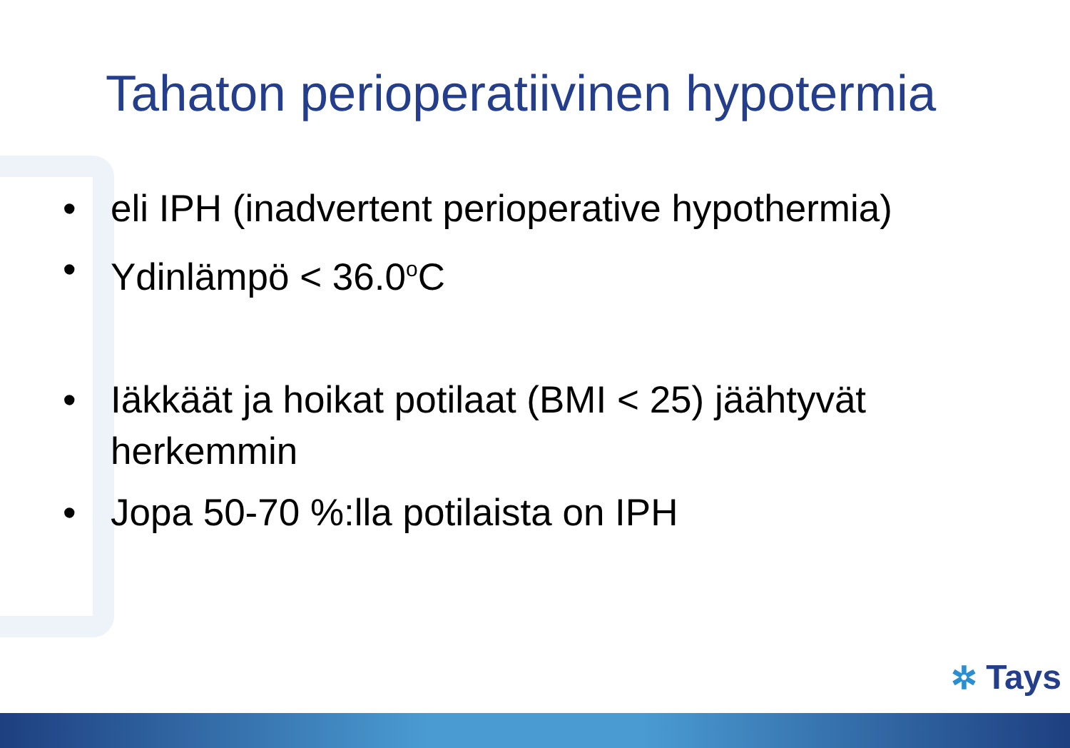Tahaton perioperatiivinen hypotermia
• eli IPH (inadvertent perioperative hypothermia)
• Ydinlämpö < 36.0<sup>o</sup>C
• Iäkkäät ja hoikat potilaat (BMI < 25) jäähtyvät herkemmin
• Jopa 50-70 %:lla potilaista on IPH
✲ Tays